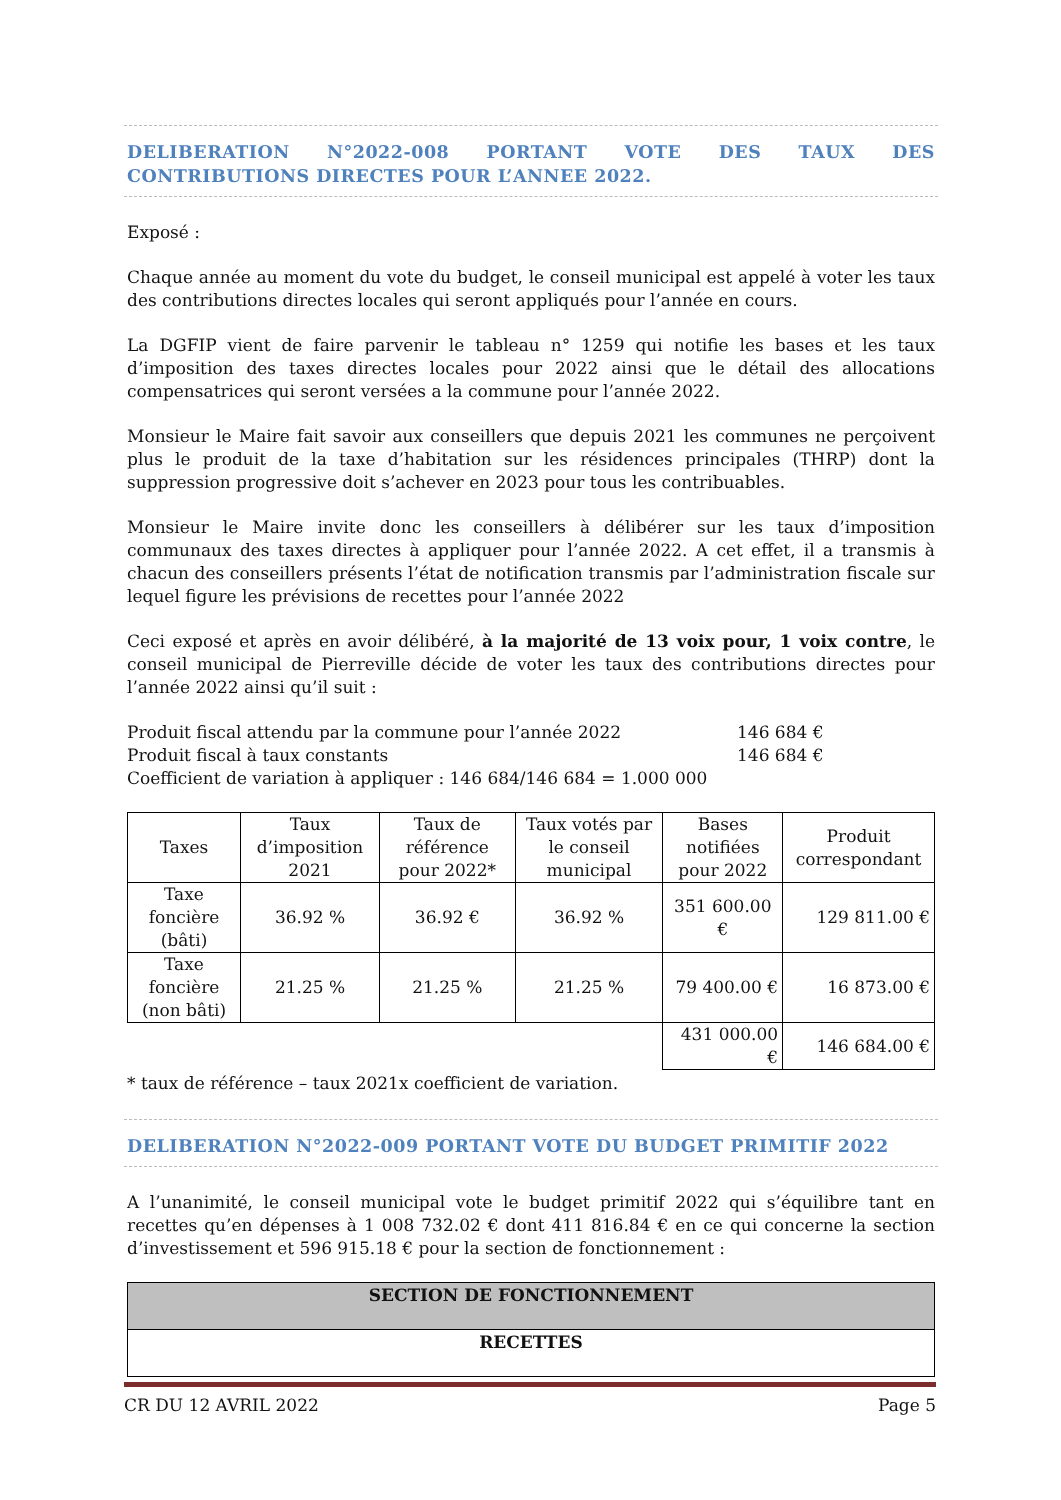DELIBERATION N°2022-008 PORTANT VOTE DES TAUX DES CONTRIBUTIONS DIRECTES POUR L’ANNEE 2022.
Exposé :
Chaque année au moment du vote du budget, le conseil municipal est appelé à voter les taux des contributions directes locales qui seront appliqués pour l’année en cours.
La DGFIP vient de faire parvenir le tableau n° 1259 qui notifie les bases et les taux d’imposition des taxes directes locales pour 2022 ainsi que le détail des allocations compensatrices qui seront versées a la commune pour l’année 2022.
Monsieur le Maire fait savoir aux conseillers que depuis 2021 les communes ne perçoivent plus le produit de la taxe d’habitation sur les résidences principales (THRP) dont la suppression progressive doit s’achever en 2023 pour tous les contribuables.
Monsieur le Maire invite donc les conseillers à délibérer sur les taux d’imposition communaux des taxes directes à appliquer pour l’année 2022. A cet effet, il a transmis à chacun des conseillers présents l’état de notification transmis par l’administration fiscale sur lequel figure les prévisions de recettes pour l’année 2022
Ceci exposé et après en avoir délibéré, à la majorité de 13 voix pour, 1 voix contre, le conseil municipal de Pierreville décide de voter les taux des contributions directes pour l’année 2022 ainsi qu’il suit :
| Produit fiscal attendu par la commune pour l’année 2022 | 146 684 € |
| Produit fiscal à taux constants | 146 684 € |
| Coefficient de variation à appliquer : 146 684/146 684 = 1.000 000 | |
| Taxes | Taux d’imposition 2021 | Taux de référence pour 2022* | Taux votés par le conseil municipal | Bases notifiées pour 2022 | Produit correspondant |
| --- | --- | --- | --- | --- | --- |
| Taxe foncière (bâti) | 36.92 % | 36.92 € | 36.92 % | 351 600.00 € | 129 811.00 € |
| Taxe foncière (non bâti) | 21.25 % | 21.25 % | 21.25 % | 79 400.00 € | 16 873.00 € |
| | | | | 431 000.00 € | 146 684.00 € |
* taux de référence – taux 2021x coefficient de variation.
DELIBERATION N°2022-009 PORTANT VOTE DU BUDGET PRIMITIF 2022
A l’unanimité, le conseil municipal vote le budget primitif 2022 qui s’équilibre tant en recettes qu’en dépenses à 1 008 732.02 € dont 411 816.84 € en ce qui concerne la section d’investissement et 596 915.18 € pour la section de fonctionnement :
SECTION DE FONCTIONNEMENT
RECETTES
CR DU 12 AVRIL 2022 Page 5